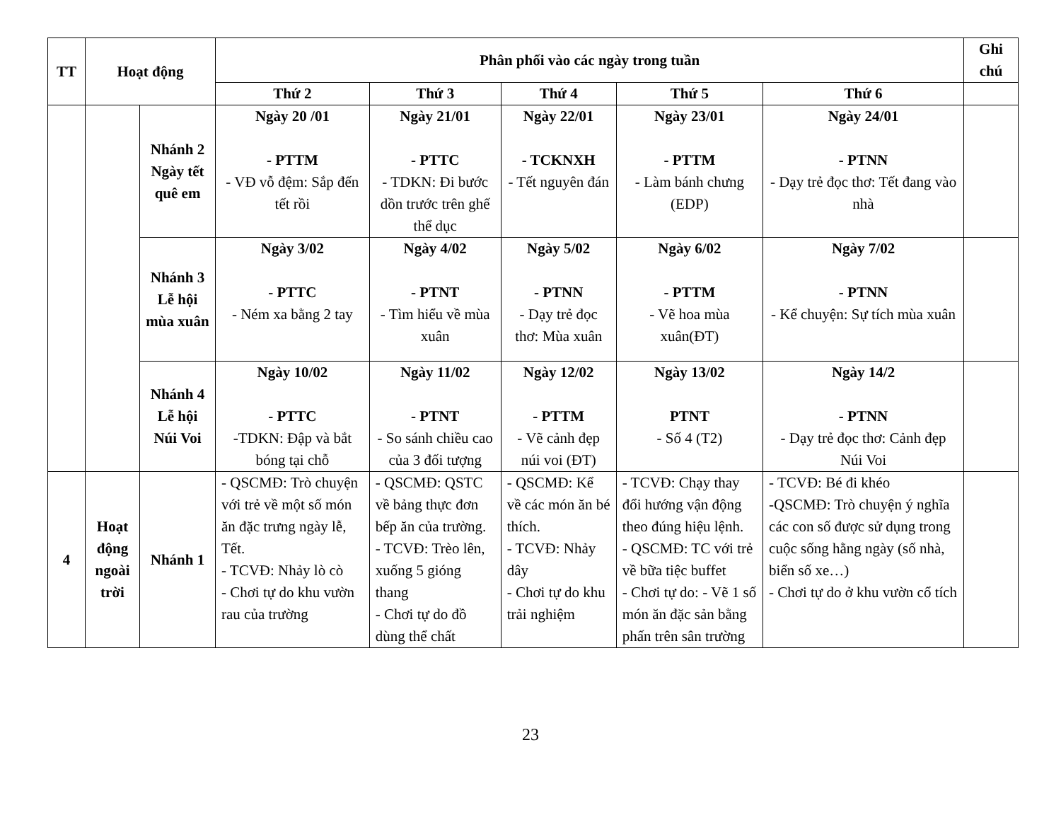| TT | Hoạt động | | Phân phối vào các ngày trong tuần | | | | | Ghi chú |
| --- | --- | --- | --- | --- | --- | --- | --- | --- |
| | | | Thứ 2 | Thứ 3 | Thứ 4 | Thứ 5 | Thứ 6 | |
| | | Nhánh 2 Ngày tết quê em | Ngày 20 /01 - PTTM - VĐ vỗ đệm: Sắp đến tết rồi | Ngày 21/01 - PTTC - TDKN: Đi bước dồn trước trên ghế thể dục | Ngày 22/01 - TCKNXH - Tết nguyên đán | Ngày 23/01 - PTTM - Làm bánh chưng (EDP) | Ngày 24/01 - PTNN - Dạy trẻ đọc thơ: Tết đang vào nhà | |
| | | Nhánh 3 Lễ hội mùa xuân | Ngày 3/02 - PTTC - Ném xa bằng 2 tay | Ngày 4/02 - PTNT - Tìm hiểu về mùa xuân | Ngày 5/02 - PTNN - Dạy trẻ đọc thơ: Mùa xuân | Ngày 6/02 - PTTM - Vẽ hoa mùa xuân(ĐT) | Ngày 7/02 - PTNN - Kể chuyện: Sự tích mùa xuân | |
| | | Nhánh 4 Lễ hội Núi Voi | Ngày 10/02 - PTTC -TDKN: Đập và bắt bóng tại chỗ | Ngày 11/02 - PTNT - So sánh chiều cao của 3 đối tượng | Ngày 12/02 - PTTM - Vẽ cảnh đẹp núi voi (ĐT) | Ngày 13/02 PTNT - Số 4 (T2) | Ngày 14/2 - PTNN - Dạy trẻ đọc thơ: Cảnh đẹp Núi Voi | |
| 4 | Hoạt động ngoài trời | Nhánh 1 | - QSCMĐ: Trò chuyện với trẻ về một số món ăn đặc trưng ngày lễ, Tết. - TCVĐ: Nhảy lò cò - Chơi tự do khu vườn rau của trường | - QSCMĐ: QSTC về bảng thực đơn bếp ăn của trường. - TCVĐ: Trèo lên, xuống 5 gióng thang - Chơi tự do đồ dùng thể chất | - QSCMĐ: Kể về các món ăn bé thích. - TCVĐ: Nhảy dây - Chơi tự do khu trải nghiệm | - TCVĐ: Chạy thay đổi hướng vận động theo đúng hiệu lệnh. - QSCMĐ: TC với trẻ về bữa tiệc buffet - Chơi tự do: - Vẽ 1 số món ăn đặc sản bằng phấn trên sân trường | - TCVĐ: Bé đi khéo -QSCMĐ: Trò chuyện ý nghĩa các con số được sử dụng trong cuộc sống hằng ngày (số nhà, biển số xe…) - Chơi tự do ở khu vườn cổ tích | |
23